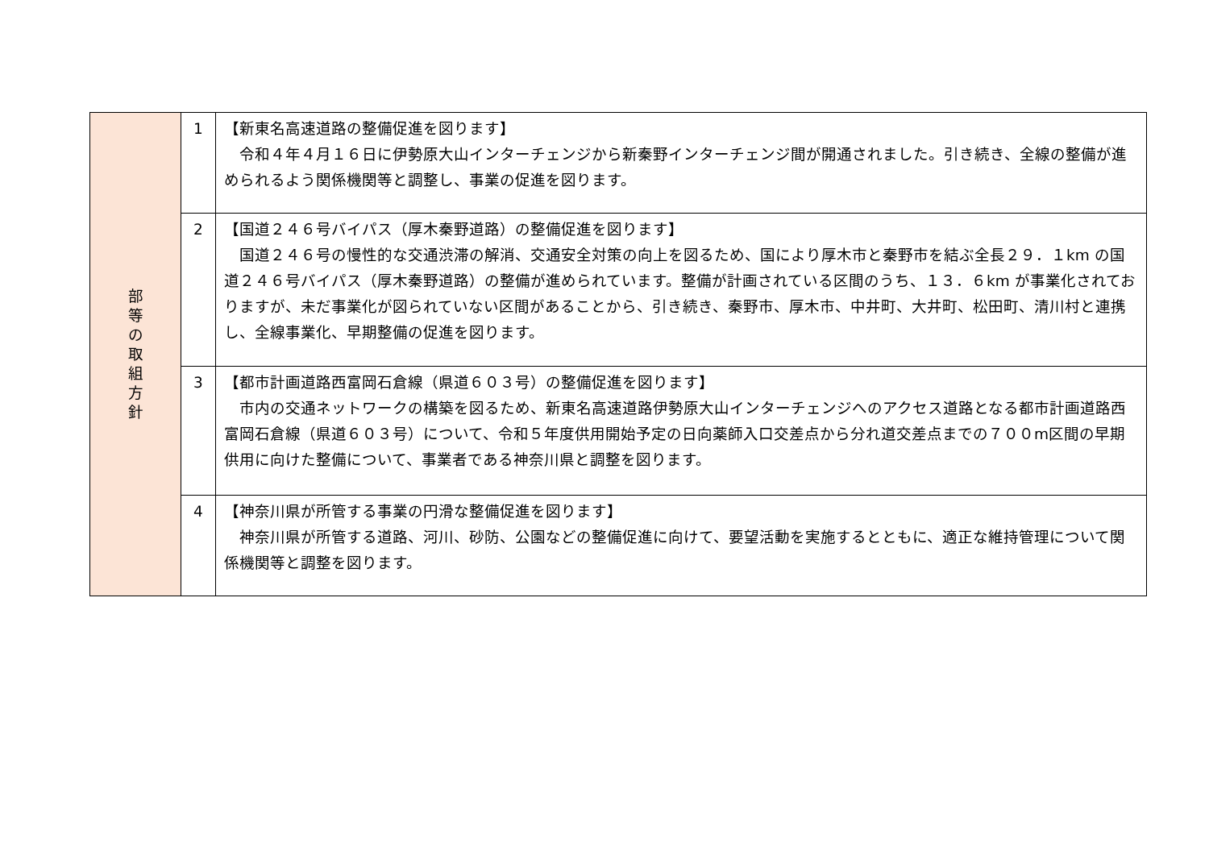| 部 等 の 取 組 方 針 | 1 | 【新東名高速道路の整備促進を図ります】 令和４年４月１６日に伊勢原大山インターチェンジから新秦野インターチェンジ間が開通されました。引き続き、全線の整備が進められるよう関係機関等と調整し、事業の促進を図ります。 |
| | 2 | 【国道２４６号バイパス（厚木秦野道路）の整備促進を図ります】 国道２４６号の慢性的な交通渋滞の解消、交通安全対策の向上を図るため、国により厚木市と秦野市を結ぶ全長２９．１km の国道２４６号バイパス（厚木秦野道路）の整備が進められています。整備が計画されている区間のうち、１３．６km が事業化されておりますが、未だ事業化が図られていない区間があることから、引き続き、秦野市、厚木市、中井町、大井町、松田町、清川村と連携し、全線事業化、早期整備の促進を図ります。 |
| | 3 | 【都市計画道路西富岡石倉線（県道６０３号）の整備促進を図ります】 市内の交通ネットワークの構築を図るため、新東名高速道路伊勢原大山インターチェンジへのアクセス道路となる都市計画道路西富岡石倉線（県道６０３号）について、令和５年度供用開始予定の日向薬師入口交差点から分れ道交差点までの７００m区間の早期供用に向けた整備について、事業者である神奈川県と調整を図ります。 |
| | 4 | 【神奈川県が所管する事業の円滑な整備促進を図ります】 神奈川県が所管する道路、河川、砂防、公園などの整備促進に向けて、要望活動を実施するとともに、適正な維持管理について関係機関等と調整を図ります。 |